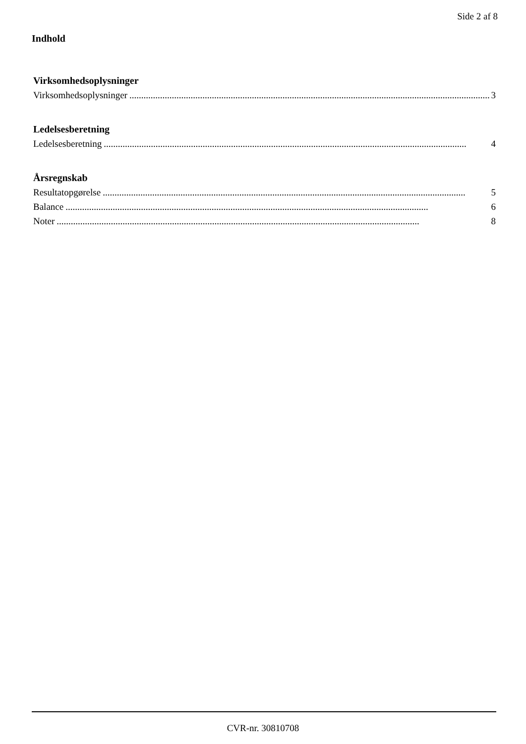Side 2 af 8
Indhold
Virksomhedsoplysninger
Virksomhedsoplysninger.......................................................................................................................................................... 3
Ledelsesberetning
Ledelsesberetning.......................................................................................................................................................... 4
Årsregnskab
Resultatopgørelse.......................................................................................................................................................... 5
Balance.......................................................................................................................................................... 6
Noter.......................................................................................................................................................... 8
CVR-nr. 30810708